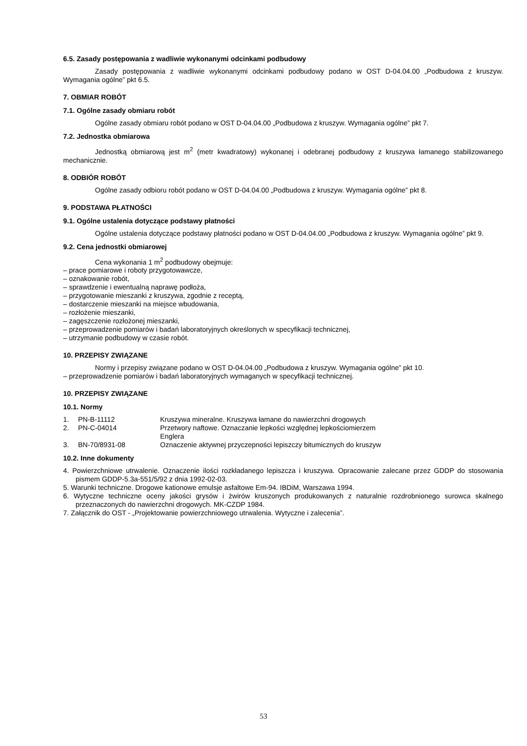6.5. Zasady postępowania z wadliwie wykonanymi odcinkami podbudowy
Zasady postępowania z wadliwie wykonanymi odcinkami podbudowy podano w OST D-04.04.00 „Podbudowa z kruszyw. Wymagania ogólne” pkt 6.5.
7. OBMIAR ROBÓT
7.1. Ogólne zasady obmiaru robót
Ogólne zasady obmiaru robót podano w OST D-04.04.00 „Podbudowa z kruszyw. Wymagania ogólne” pkt 7.
7.2. Jednostka obmiarowa
Jednostką obmiarową jest m<sup>2</sup> (metr kwadratowy) wykonanej i odebranej podbudowy z kruszywa łamanego stabilizowanego mechanicznie.
8. ODBIÓR ROBÓT
Ogólne zasady odbioru robót podano w OST D-04.04.00 „Podbudowa z kruszyw. Wymagania ogólne” pkt 8.
9. PODSTAWA PŁATNOŚCI
9.1. Ogólne ustalenia dotyczące podstawy płatności
Ogólne ustalenia dotyczące podstawy płatności podano w OST D-04.04.00 „Podbudowa z kruszyw. Wymagania ogólne” pkt 9.
9.2. Cena jednostki obmiarowej
Cena wykonania 1 m<sup>2</sup> podbudowy obejmuje:
– prace pomiarowe i roboty przygotowawcze,
– oznakowanie robót,
– sprawdzenie i ewentualną naprawę podłoża,
– przygotowanie mieszanki z kruszywa, zgodnie z receptą,
– dostarczenie mieszanki na miejsce wbudowania,
– rozłożenie mieszanki,
– zagęszczenie rozłożonej mieszanki,
– przeprowadzenie pomiarów i badań laboratoryjnych określonych w specyfikacji technicznej,
– utrzymanie podbudowy w czasie robót.
10. PRZEPISY ZWIĄZANE
Normy i przepisy związane podano w OST D-04.04.00 „Podbudowa z kruszyw. Wymagania ogólne” pkt 10.
– przeprowadzenie pomiarów i badań laboratoryjnych wymaganych w specyfikacji technicznej.
10. PRZEPISY ZWIĄZANE
10.1. Normy
| 1. | PN-B-11112 | Kruszywa mineralne. Kruszywa łamane do nawierzchni drogowych |
| 2. | PN-C-04014 | Przetwory naftowe. Oznaczanie lepkości względnej lepkościomierzem Englera |
| 3. | BN-70/8931-08 | Oznaczenie aktywnej przyczepności lepiszczy bitumicznych do kruszyw |
10.2. Inne dokumenty
4. Powierzchniowe utrwalenie. Oznaczenie ilości rozkładanego lepiszcza i kruszywa. Opracowanie zalecane przez GDDP do stosowania pismem GDDP-5.3a-551/5/92 z dnia 1992-02-03.
5. Warunki techniczne. Drogowe kationowe emulsje asfaltowe Em-94. IBDiM, Warszawa 1994.
6. Wytyczne techniczne oceny jakości grysów i żwirów kruszonych produkowanych z naturalnie rozdrobnionego surowca skalnego przeznaczonych do nawierzchni drogowych. MK-CZDP 1984.
7. Załącznik do OST - „Projektowanie powierzchniowego utrwalenia. Wytyczne i zalecenia”.
53